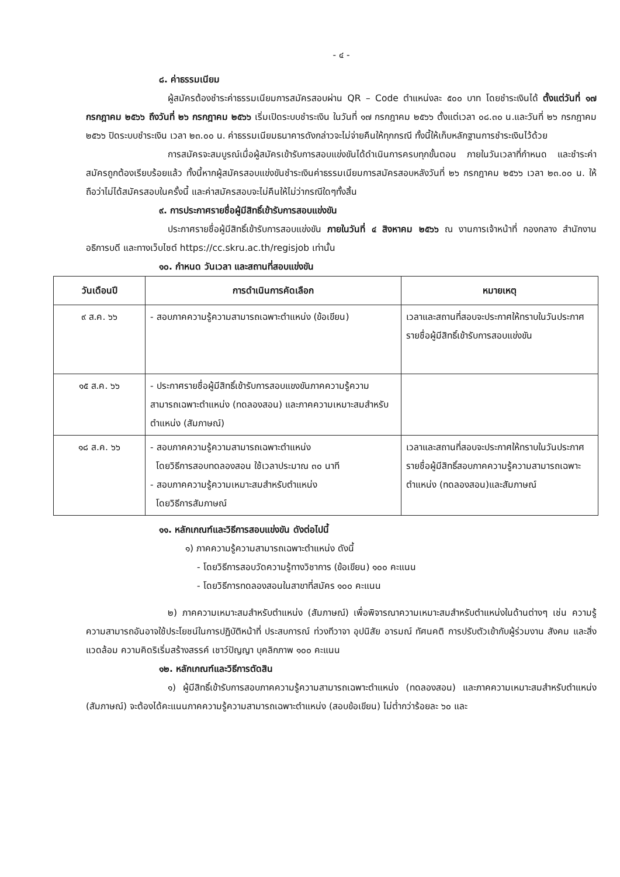- ๔ -
๘. ค่าธรรมเนียม
ผู้สมัครต้องชำระค่าธรรมเนียมการสมัครสอบผ่าน QR – Code ตำแหน่งละ ๕๐๐ บาท โดยชำระเงินได้ ตั้งแต่วันที่ ๑๗ กรกฎาคม ๒๕๖๖ ถึงวันที่ ๒๖ กรกฎาคม ๒๕๖๖ เริ่มเปิดระบบชำระเงิน ในวันที่ ๑๗ กรกฎาคม ๒๕๖๖ ตั้งแต่เวลา ๐๘.๓๐ น.และวันที่ ๒๖ กรกฎาคม ๒๕๖๖ ปิดระบบชำระเงิน เวลา ๒๓.๐๐ น. ค่าธรรมเนียมธนาคารดังกล่าวจะไม่จ่ายคืนให้ทุกกรณี ทั้งนี้ให้เก็บหลักฐานการชำระเงินไว้ด้วย
การสมัครจะสมบูรณ์เมื่อผู้สมัครเข้ารับการสอบแข่งขันได้ดำเนินการครบทุกขั้นตอน ภายในวันเวลาที่กำหนด และชำระค่าสมัครถูกต้องเรียบร้อยแล้ว ทั้งนี้หากผู้สมัครสอบแข่งขันชำระเงินค่าธรรมเนียมการสมัครสอบหลังวันที่ ๒๖ กรกฎาคม ๒๕๖๖ เวลา ๒๓.๐๐ น. ให้ถือว่าไม่ได้สมัครสอบในครั้งนี้ และค่าสมัครสอบจะไม่คืนให้ไม่ว่ากรณีใดๆทั้งสิ้น
๙. การประกาศรายชื่อผู้มีสิทธิ์เข้ารับการสอบแข่งขัน
ประกาศรายชื่อผู้มีสิทธิ์เข้ารับการสอบแข่งขัน ภายในวันที่ ๔ สิงหาคม ๒๕๖๖ ณ งานการเจ้าหน้าที่ กองกลาง สำนักงานอธิการบดี และทางเว็บไซต์ https://cc.skru.ac.th/regisjob เท่านั้น
๑๐. กำหนด วันเวลา และสถานที่สอบแข่งขัน
| วันเดือนปี | การดำเนินการคัดเลือก | หมายเหตุ |
| --- | --- | --- |
| ๙ ส.ค. ๖๖ | - สอบภาคความรู้ความสามารถเฉพาะตำแหน่ง (ข้อเขียน) | เวลาและสถานที่สอบจะประกาศให้ทราบในวันประกาศรายชื่อผู้มีสิทธิ์เข้ารับการสอบแข่งขัน |
| ๑๕ ส.ค. ๖๖ | - ประกาศรายชื่อผู้มีสิทธิ์เข้ารับการสอบแขงขันภาคความรู้ความสามารถเฉพาะตำแหน่ง (ทดลองสอน) และภาคความเหมาะสมสำหรับตำแหน่ง (สัมภาษณ์) | |
| ๑๘ ส.ค. ๖๖ | - สอบภาคความรู้ความสามารถเฉพาะตำแหน่ง โดยวิธีการสอบทดลองสอน ใช้เวลาประมาณ ๓๐ นาที - สอบภาคความรู้ความเหมาะสมสำหรับตำแหน่ง โดยวิธีการสัมภาษณ์ | เวลาและสถานที่สอบจะประกาศให้ทราบในวันประกาศรายชื่อผู้มีสิทธิ์สอบภาคความรู้ความสามารถเฉพาะตำแหน่ง (ทดลองสอน)และสัมภาษณ์ |
๑๑. หลักเกณฑ์และวิธีการสอบแข่งขัน ดังต่อไปนี้
๑) ภาคความรู้ความสามารถเฉพาะตำแหน่ง ดังนี้
- โดยวิธีการสอบวัดความรู้ทางวิชาการ (ข้อเขียน) ๑๐๐ คะแนน
- โดยวิธีการทดลองสอนในสาขาที่สมัคร ๑๐๐ คะแนน
๒) ภาคความเหมาะสมสำหรับตำแหน่ง (สัมภาษณ์) เพื่อพิจารณาความเหมาะสมสำหรับตำแหน่งในด้านต่างๆ เช่น ความรู้ ความสามารถอันอาจใช้ประโยชน์ในการปฏิบัติหน้าที่ ประสบการณ์ ท่วงทีวาจา อุปนิสัย อารมณ์ ทัศนคติ การปรับตัวเข้ากับผู้ร่วมงาน สังคม และสิ่งแวดล้อม ความคิดริเริ่มสร้างสรรค์ เชาว์ปัญญา บุคลิกภาพ ๑๐๐ คะแนน
๑๒. หลักเกณฑ์และวิธีการตัดสิน
๑) ผู้มีสิทธิ์เข้ารับการสอบภาคความรู้ความสามารถเฉพาะตำแหน่ง (ทดลองสอน) และภาคความเหมาะสมสำหรับตำแหน่ง (สัมภาษณ์) จะต้องได้คะแนนภาคความรู้ความสามารถเฉพาะตำแหน่ง (สอบข้อเขียน) ไม่ต่ำกว่าร้อยละ ๖๐ และ